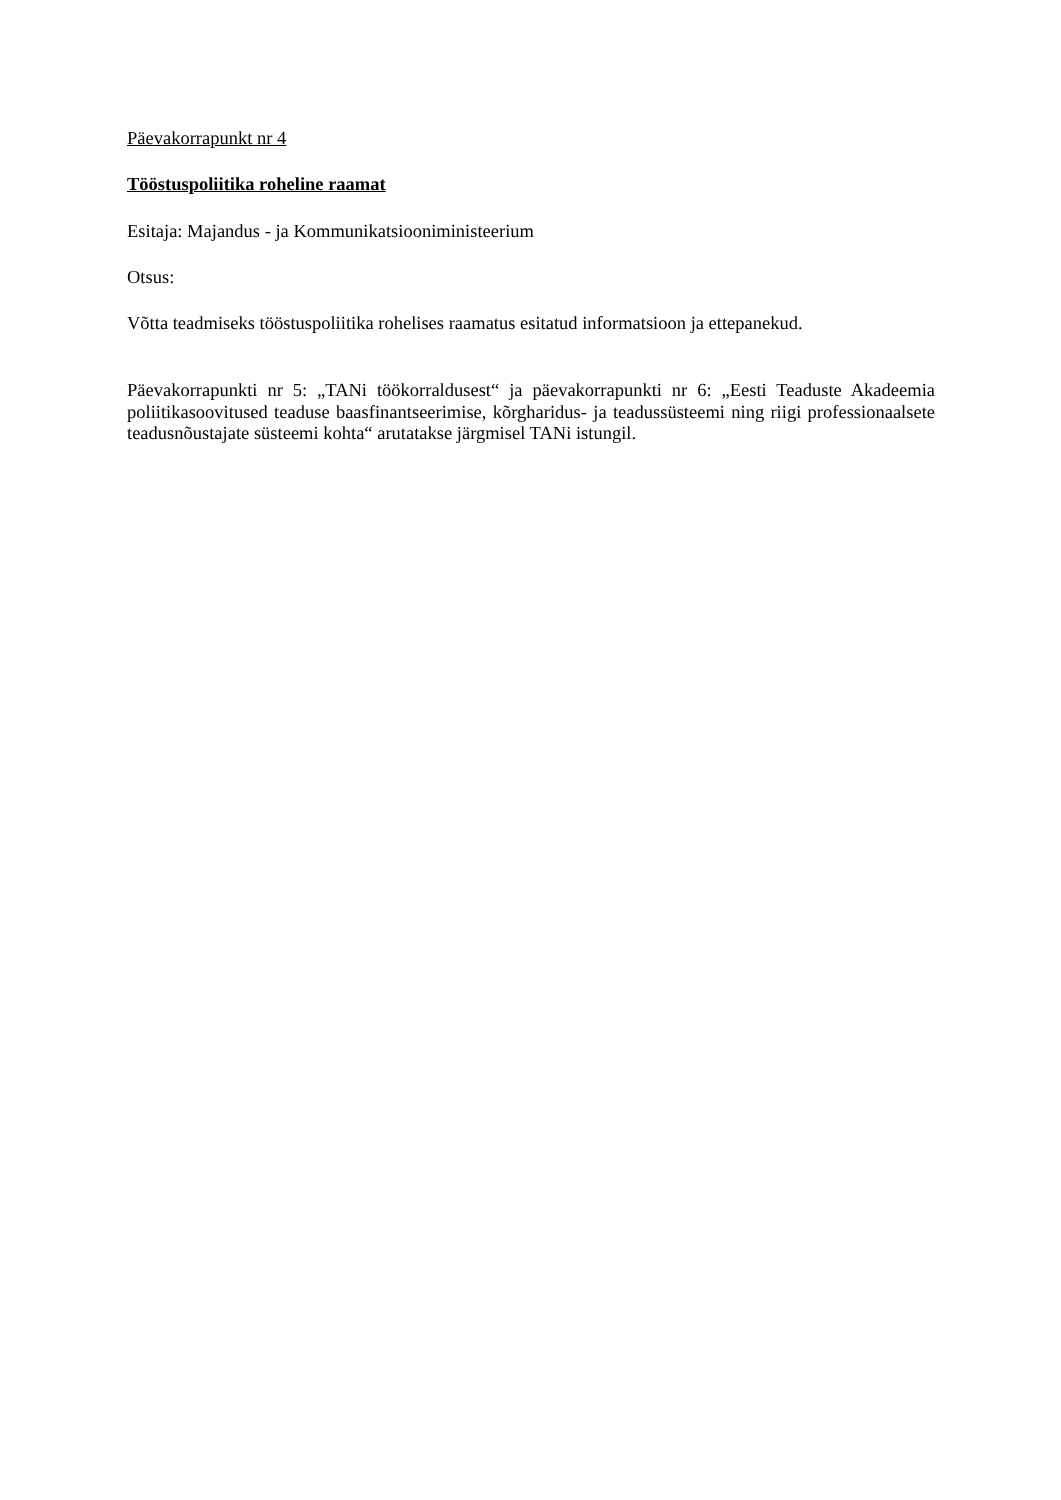Päevakorrapunkt nr 4
Tööstuspoliitika roheline raamat
Esitaja: Majandus - ja Kommunikatsiooniministeerium
Otsus:
Võtta teadmiseks tööstuspoliitika rohelises raamatus esitatud informatsioon ja ettepanekud.
Päevakorrapunkti nr 5: „TANi töökorraldusest“ ja päevakorrapunkti nr 6: „Eesti Teaduste Akadeemia poliitikasoovitused teaduse baasfinantseerimise, kõrgharidus- ja teadussüsteemi ning riigi professionaalsete teadusnõustajate süsteemi kohta“ arutatakse järgmisel TANi istungil.